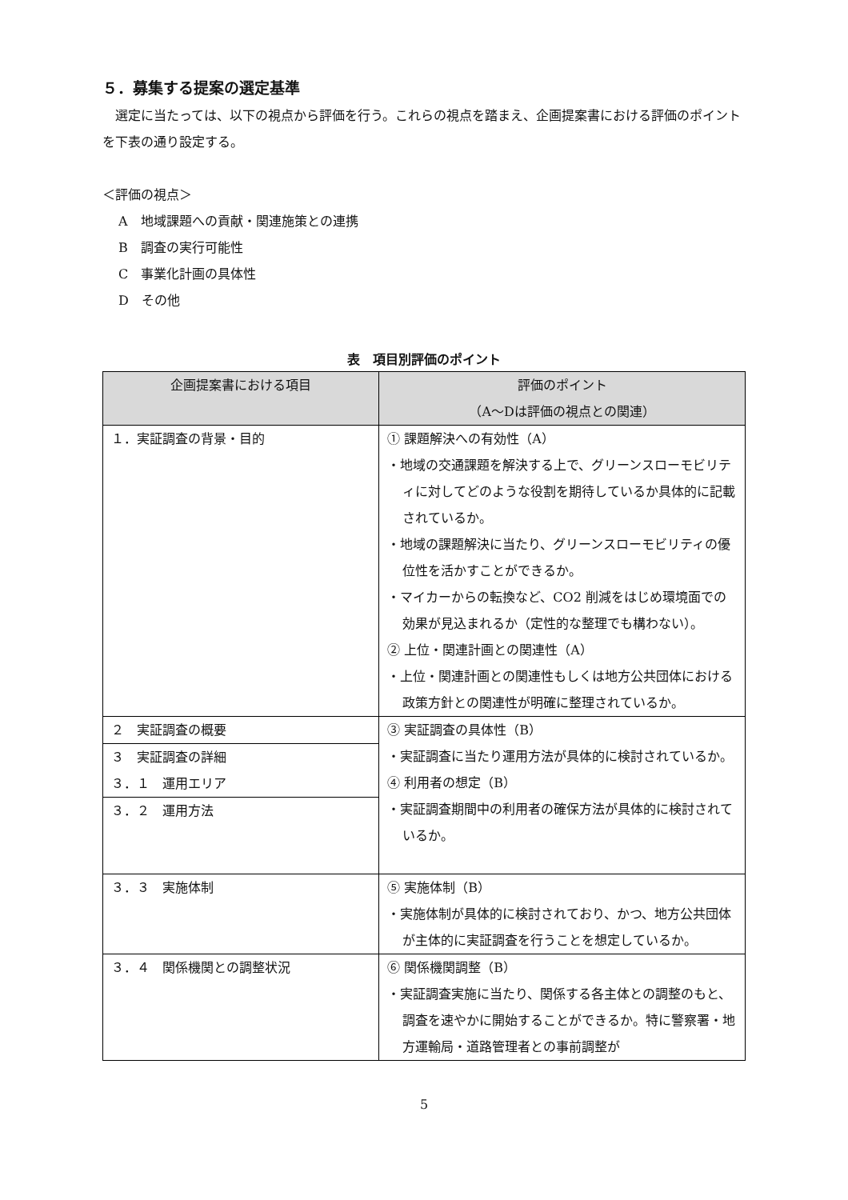５．募集する提案の選定基準
　選定に当たっては、以下の視点から評価を行う。これらの視点を踏まえ、企画提案書における評価のポイントを下表の通り設定する。
＜評価の視点＞
A　地域課題への貢献・関連施策との連携
B　調査の実行可能性
C　事業化計画の具体性
D　その他
表　項目別評価のポイント
| 企画提案書における項目 | 評価のポイント （A～Dは評価の視点との関連） |
| --- | --- |
| １．実証調査の背景・目的 | ① 課題解決への有効性（A） ・地域の交通課題を解決する上で、グリーンスローモビリティに対してどのような役割を期待しているか具体的に記載されているか。 ・地域の課題解決に当たり、グリーンスローモビリティの優位性を活かすことができるか。 ・マイカーからの転換など、CO2 削減をはじめ環境面での効果が見込まれるか（定性的な整理でも構わない）。 ② 上位・関連計画との関連性（A） ・上位・関連計画との関連性もしくは地方公共団体における政策方針との関連性が明確に整理されているか。 |
| ２ 実証調査の概要 | ③ 実証調査の具体性（B） ・実証調査に当たり運用方法が具体的に検討されているか。 ④ 利用者の想定（B） ・実証調査期間中の利用者の確保方法が具体的に検討されているか。 |
| ３ 実証調査の詳細 ３．１ 運用エリア | |
| ３．２ 運用方法 | |
| ３．３ 実施体制 | ⑤ 実施体制（B） ・実施体制が具体的に検討されており、かつ、地方公共団体が主体的に実証調査を行うことを想定しているか。 |
| ３．４ 関係機関との調整状況 | ⑥ 関係機関調整（B） ・実証調査実施に当たり、関係する各主体との調整のもと、調査を速やかに開始することができるか。特に警察署・地方運輸局・道路管理者との事前調整が |
5